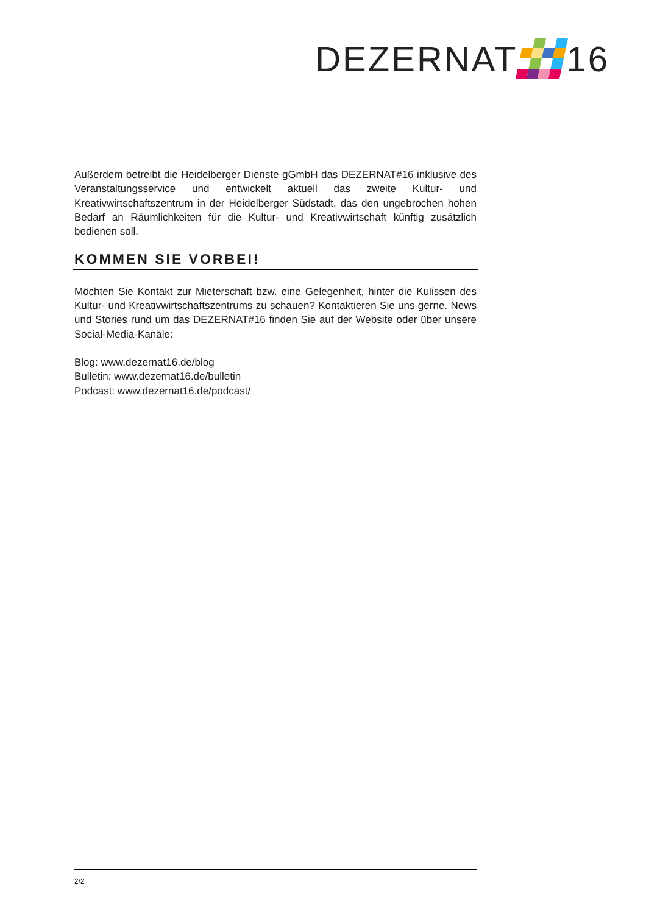DEZERNAT 16
Außerdem betreibt die Heidelberger Dienste gGmbH das DEZERNAT#16 inklusive des Veranstaltungsservice und entwickelt aktuell das zweite Kultur- und Kreativwirtschaftszentrum in der Heidelberger Südstadt, das den ungebrochen hohen Bedarf an Räumlichkeiten für die Kultur- und Kreativwirtschaft künftig zusätzlich bedienen soll.
KOMMEN SIE VORBEI!
Möchten Sie Kontakt zur Mieterschaft bzw. eine Gelegenheit, hinter die Kulissen des Kultur- und Kreativwirtschaftszentrums zu schauen? Kontaktieren Sie uns gerne. News und Stories rund um das DEZERNAT#16 finden Sie auf der Website oder über unsere Social-Media-Kanäle:
Blog: www.dezernat16.de/blog
Bulletin: www.dezernat16.de/bulletin
Podcast: www.dezernat16.de/podcast/
2/2